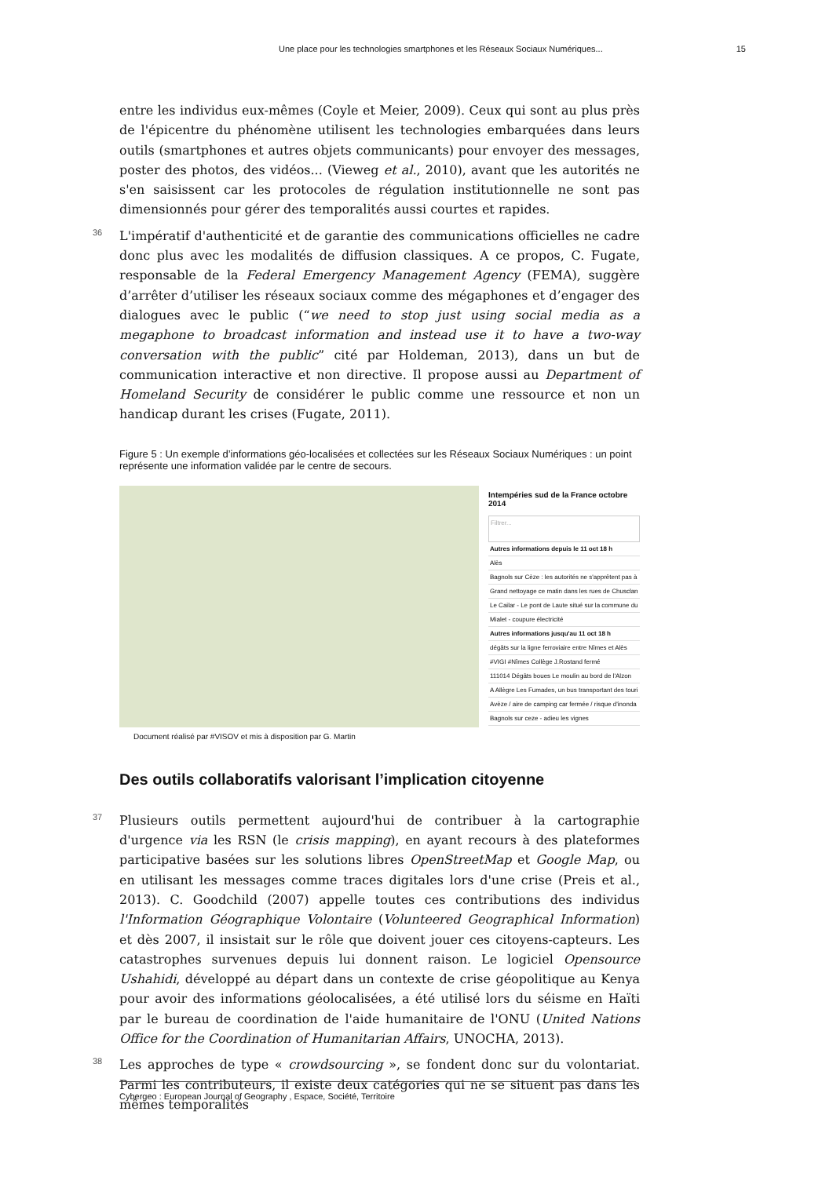Une place pour les technologies smartphones et les Réseaux Sociaux Numériques... 15
entre les individus eux-mêmes (Coyle et Meier, 2009). Ceux qui sont au plus près de l'épicentre du phénomène utilisent les technologies embarquées dans leurs outils (smartphones et autres objets communicants) pour envoyer des messages, poster des photos, des vidéos... (Vieweg et al., 2010), avant que les autorités ne s'en saisissent car les protocoles de régulation institutionnelle ne sont pas dimensionnés pour gérer des temporalités aussi courtes et rapides.
36 L'impératif d'authenticité et de garantie des communications officielles ne cadre donc plus avec les modalités de diffusion classiques. A ce propos, C. Fugate, responsable de la Federal Emergency Management Agency (FEMA), suggère d’arrêter d’utiliser les réseaux sociaux comme des mégaphones et d’engager des dialogues avec le public (“we need to stop just using social media as a megaphone to broadcast information and instead use it to have a two-way conversation with the public” cité par Holdeman, 2013), dans un but de communication interactive et non directive. Il propose aussi au Department of Homeland Security de considérer le public comme une ressource et non un handicap durant les crises (Fugate, 2011).
Figure 5 : Un exemple d’informations géo-localisées et collectées sur les Réseaux Sociaux Numériques : un point représente une information validée par le centre de secours.
Intempéries sud de la France octobre 2014
Filtrer...
Autres informations depuis le 11 oct 18 h
Alès
Bagnols sur Cèze : les autorités ne s'apprêtent pas à
Grand nettoyage ce matin dans les rues de Chusclan
Le Cailar - Le pont de Laute situé sur la commune du
Mialet - coupure électricité
Autres informations jusqu'au 11 oct 18 h
dégâts sur la ligne ferroviaire entre Nîmes et Alès
#VIGI #Nîmes Collège J.Rostand fermé
111014 Dégâts boues Le moulin au bord de l'Alzon
A Allègre Les Fumades, un bus transportant des touri
Avèze / aire de camping car fermée / risque d'inonda
Bagnols sur ceze - adieu les vignes
Document réalisé par #VISOV et mis à disposition par G. Martin
Des outils collaboratifs valorisant l’implication citoyenne
37 Plusieurs outils permettent aujourd'hui de contribuer à la cartographie d'urgence via les RSN (le crisis mapping), en ayant recours à des plateformes participative basées sur les solutions libres OpenStreetMap et Google Map, ou en utilisant les messages comme traces digitales lors d'une crise (Preis et al., 2013). C. Goodchild (2007) appelle toutes ces contributions des individus l'Information Géographique Volontaire (Volunteered Geographical Information) et dès 2007, il insistait sur le rôle que doivent jouer ces citoyens-capteurs. Les catastrophes survenues depuis lui donnent raison. Le logiciel Opensource Ushahidi, développé au départ dans un contexte de crise géopolitique au Kenya pour avoir des informations géolocalisées, a été utilisé lors du séisme en Haïti par le bureau de coordination de l'aide humanitaire de l'ONU (United Nations Office for the Coordination of Humanitarian Affairs, UNOCHA, 2013).
38 Les approches de type « crowdsourcing », se fondent donc sur du volontariat. Parmi les contributeurs, il existe deux catégories qui ne se situent pas dans les mêmes temporalités
Cybergeo : European Journal of Geography , Espace, Société, Territoire